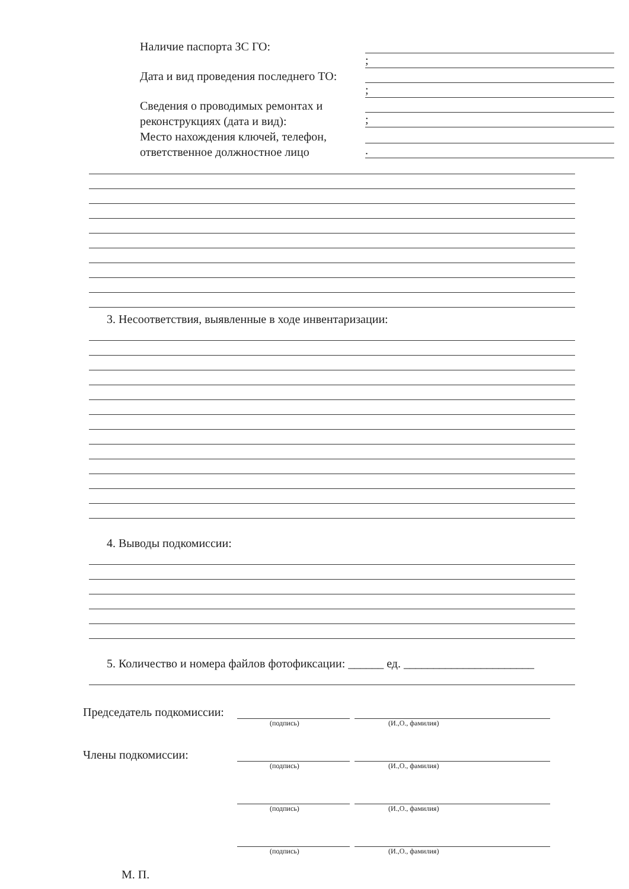Наличие паспорта ЗС ГО:
;
Дата и вид проведения последнего ТО:
;
Сведения о проводимых ремонтах и реконструкциях (дата и вид):
;
Место нахождения ключей, телефон, ответственное должностное лицо
.
3. Несоответствия, выявленные в ходе инвентаризации:
4. Выводы подкомиссии:
5. Количество и номера файлов фотофиксации: ______ ед. ______________________
Председатель подкомиссии:
(подпись) (И.,О., фамилия)
Члены подкомиссии:
(подпись) (И.,О., фамилия)
(подпись) (И.,О., фамилия)
(подпись) (И.,О., фамилия)
М. П.